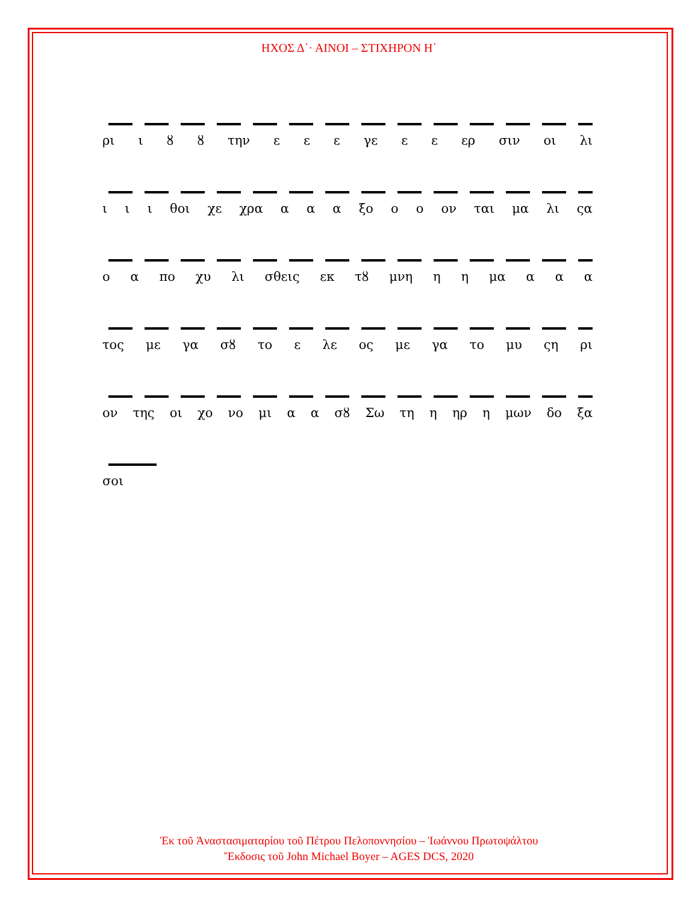ΗΧΟΣ Δ΄· ΑΙΝΟΙ – ΣΤΙΧΗΡΟΝ Η΄
ρι ι ȣ ȣ την ε ε ε γε ε ε ερ σιν οι λι
ι ι ι θοι χε χρα α α α ξο ο ο ον ται μα λι ςα
ο α πο χυ λι σθεις εκ τȣ μνη η η μα α α α
τος με γα σȣ το ε λε ος με γα το μυ ςη ρι
ον της οι χο νο μι α α σȣ Σω τη η ηρ η μων δο ξα
σοι
Ἐκ τοῦ Ἀναστασιματαρίου τοῦ Πέτρου Πελοποννησίου – Ἰωάννου Πρωτοψάλτου
Ἔκδοσις τοῦ John Michael Boyer – AGES DCS, 2020